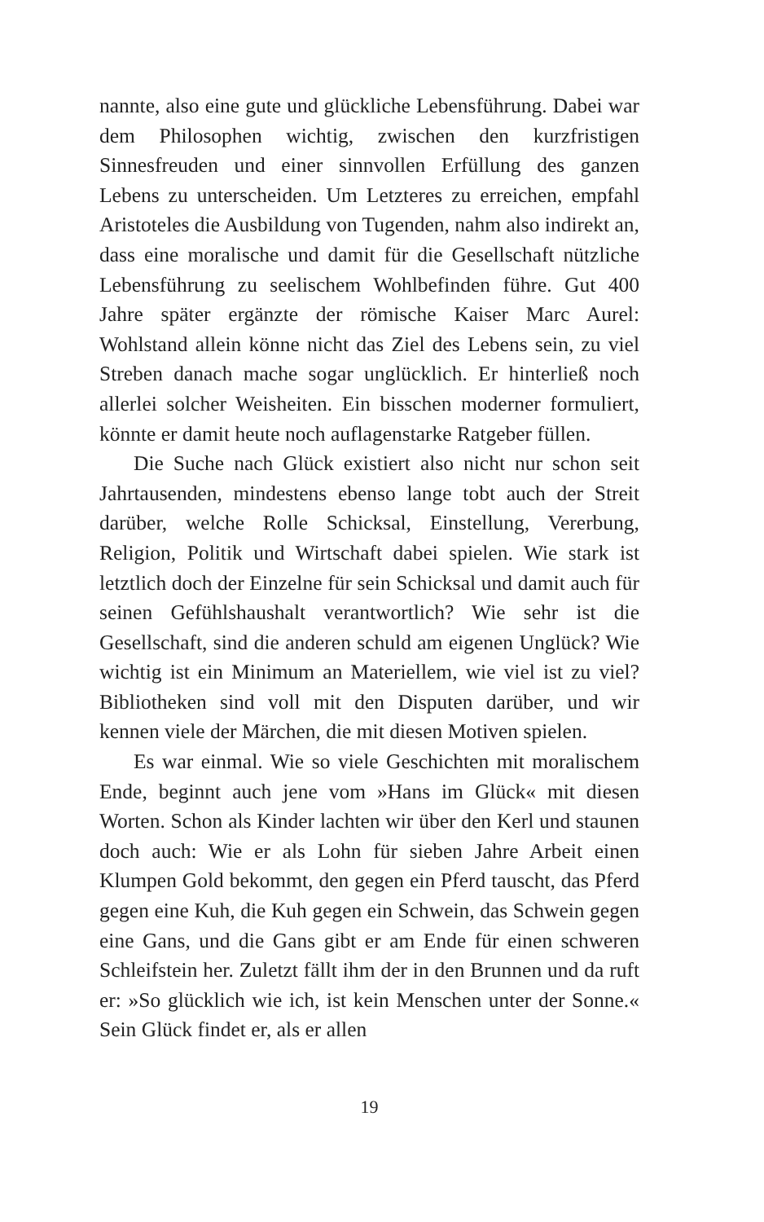nannte, also eine gute und glückliche Lebensführung. Dabei war dem Philosophen wichtig, zwischen den kurzfristigen Sinnesfreuden und einer sinnvollen Erfüllung des ganzen Lebens zu unterscheiden. Um Letzteres zu erreichen, empfahl Aristoteles die Ausbildung von Tugenden, nahm also indirekt an, dass eine moralische und damit für die Gesellschaft nützliche Lebensführung zu seelischem Wohlbefinden führe. Gut 400 Jahre später ergänzte der römische Kaiser Marc Aurel: Wohlstand allein könne nicht das Ziel des Lebens sein, zu viel Streben danach mache sogar unglücklich. Er hinterließ noch allerlei solcher Weisheiten. Ein bisschen moderner formuliert, könnte er damit heute noch auflagenstarke Ratgeber füllen.
Die Suche nach Glück existiert also nicht nur schon seit Jahrtausenden, mindestens ebenso lange tobt auch der Streit darüber, welche Rolle Schicksal, Einstellung, Vererbung, Religion, Politik und Wirtschaft dabei spielen. Wie stark ist letztlich doch der Einzelne für sein Schicksal und damit auch für seinen Gefühlshaushalt verantwortlich? Wie sehr ist die Gesellschaft, sind die anderen schuld am eigenen Unglück? Wie wichtig ist ein Minimum an Materiellem, wie viel ist zu viel? Bibliotheken sind voll mit den Disputen darüber, und wir kennen viele der Märchen, die mit diesen Motiven spielen.
Es war einmal. Wie so viele Geschichten mit moralischem Ende, beginnt auch jene vom »Hans im Glück« mit diesen Worten. Schon als Kinder lachten wir über den Kerl und staunen doch auch: Wie er als Lohn für sieben Jahre Arbeit einen Klumpen Gold bekommt, den gegen ein Pferd tauscht, das Pferd gegen eine Kuh, die Kuh gegen ein Schwein, das Schwein gegen eine Gans, und die Gans gibt er am Ende für einen schweren Schleifstein her. Zuletzt fällt ihm der in den Brunnen und da ruft er: »So glücklich wie ich, ist kein Menschen unter der Sonne.« Sein Glück findet er, als er allen
19